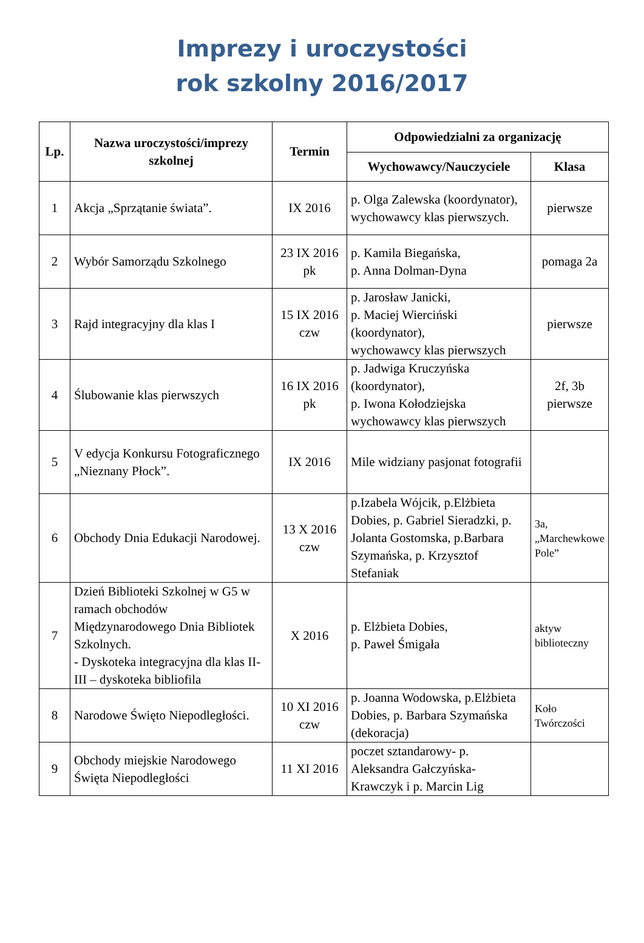Imprezy i uroczystości
rok szkolny 2016/2017
| Lp. | Nazwa uroczystości/imprezy szkolnej | Termin | Odpowiedzialni za organizację | |
| --- | --- | --- | --- | --- |
| | | | Wychowawcy/Nauczyciele | Klasa |
| 1 | Akcja „Sprzątanie świata”. | IX 2016 | p. Olga Zalewska (koordynator), wychowawcy klas pierwszych. | pierwsze |
| 2 | Wybór Samorządu Szkolnego | 23 IX 2016 pk | p. Kamila Biegańska, p. Anna Dolman-Dyna | pomaga 2a |
| 3 | Rajd integracyjny dla klas I | 15 IX 2016 czw | p. Jarosław Janicki, p. Maciej Wierciński (koordynator), wychowawcy klas pierwszych | pierwsze |
| 4 | Ślubowanie klas pierwszych | 16 IX 2016 pk | p. Jadwiga Kruczyńska (koordynator), p. Iwona Kołodziejska wychowawcy klas pierwszych | 2f, 3b pierwsze |
| 5 | V edycja Konkursu Fotograficznego „Nieznany Płock”. | IX 2016 | Mile widziany pasjonat fotografii | |
| 6 | Obchody Dnia Edukacji Narodowej. | 13 X 2016 czw | p.Izabela Wójcik, p.Elżbieta Dobies, p. Gabriel Sieradzki, p. Jolanta Gostomska, p.Barbara Szymańska, p. Krzysztof Stefaniak | 3a, „Marchewkowe Pole” |
| 7 | Dzień Biblioteki Szkolnej w G5 w ramach obchodów Międzynarodowego Dnia Bibliotek Szkolnych. - Dyskoteka integracyjna dla klas II-III – dyskoteka bibliofila | X 2016 | p. Elżbieta Dobies, p. Paweł Śmigała | aktyw biblioteczny |
| 8 | Narodowe Święto Niepodległości. | 10 XI 2016 czw | p. Joanna Wodowska, p.Elżbieta Dobies, p. Barbara Szymańska (dekoracja) | Koło Twórczości |
| 9 | Obchody miejskie Narodowego Święta Niepodległości | 11 XI 2016 | poczet sztandarowy- p. Aleksandra Gałczyńska-Krawczyk i p. Marcin Lig | |